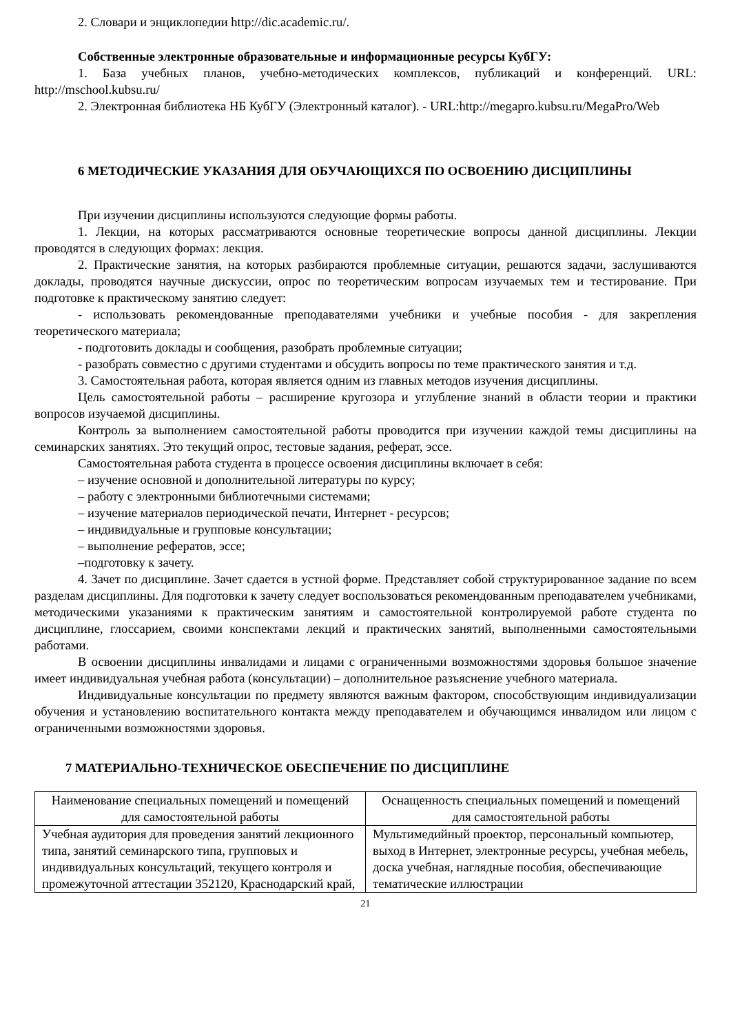2. Словари и энциклопедии http://dic.academic.ru/.
Собственные электронные образовательные и информационные ресурсы КубГУ:
1. База учебных планов, учебно-методических комплексов, публикаций и конференций. URL: http://mschool.kubsu.ru/
2. Электронная библиотека НБ КубГУ (Электронный каталог). - URL:http://megapro.kubsu.ru/MegaPro/Web
6 МЕТОДИЧЕСКИЕ УКАЗАНИЯ ДЛЯ ОБУЧАЮЩИХСЯ ПО ОСВОЕНИЮ ДИСЦИПЛИНЫ
При изучении дисциплины используются следующие формы работы.
1. Лекции, на которых рассматриваются основные теоретические вопросы данной дисциплины. Лекции проводятся в следующих формах: лекция.
2. Практические занятия, на которых разбираются проблемные ситуации, решаются задачи, заслушиваются доклады, проводятся научные дискуссии, опрос по теоретическим вопросам изучаемых тем и тестирование. При подготовке к практическому занятию следует:
- использовать рекомендованные преподавателями учебники и учебные пособия - для закрепления теоретического материала;
- подготовить доклады и сообщения, разобрать проблемные ситуации;
- разобрать совместно с другими студентами и обсудить вопросы по теме практического занятия и т.д.
3. Самостоятельная работа, которая является одним из главных методов изучения дисциплины.
Цель самостоятельной работы – расширение кругозора и углубление знаний в области теории и практики вопросов изучаемой дисциплины.
Контроль за выполнением самостоятельной работы проводится при изучении каждой темы дисциплины на семинарских занятиях. Это текущий опрос, тестовые задания, реферат, эссе.
Самостоятельная работа студента в процессе освоения дисциплины включает в себя:
– изучение основной и дополнительной литературы по курсу;
– работу с электронными библиотечными системами;
– изучение материалов периодической печати, Интернет - ресурсов;
– индивидуальные и групповые консультации;
– выполнение рефератов, эссе;
–подготовку к зачету.
4. Зачет по дисциплине. Зачет сдается в устной форме. Представляет собой структурированное задание по всем разделам дисциплины. Для подготовки к зачету следует воспользоваться рекомендованным преподавателем учебниками, методическими указаниями к практическим занятиям и самостоятельной контролируемой работе студента по дисциплине, глоссарием, своими конспектами лекций и практических занятий, выполненными самостоятельными работами.
В освоении дисциплины инвалидами и лицами с ограниченными возможностями здоровья большое значение имеет индивидуальная учебная работа (консультации) – дополнительное разъяснение учебного материала.
Индивидуальные консультации по предмету являются важным фактором, способствующим индивидуализации обучения и установлению воспитательного контакта между преподавателем и обучающимся инвалидом или лицом с ограниченными возможностями здоровья.
7 МАТЕРИАЛЬНО-ТЕХНИЧЕСКОЕ ОБЕСПЕЧЕНИЕ ПО ДИСЦИПЛИНЕ
| Наименование специальных помещений и помещений для самостоятельной работы | Оснащенность специальных помещений и помещений для самостоятельной работы |
| --- | --- |
| Учебная аудитория для проведения занятий лекционного типа, занятий семинарского типа, групповых и индивидуальных консультаций, текущего контроля и промежуточной аттестации 352120, Краснодарский край, | Мультимедийный проектор, персональный компьютер, выход в Интернет, электронные ресурсы, учебная мебель, доска учебная, наглядные пособия, обеспечивающие тематические иллюстрации |
21